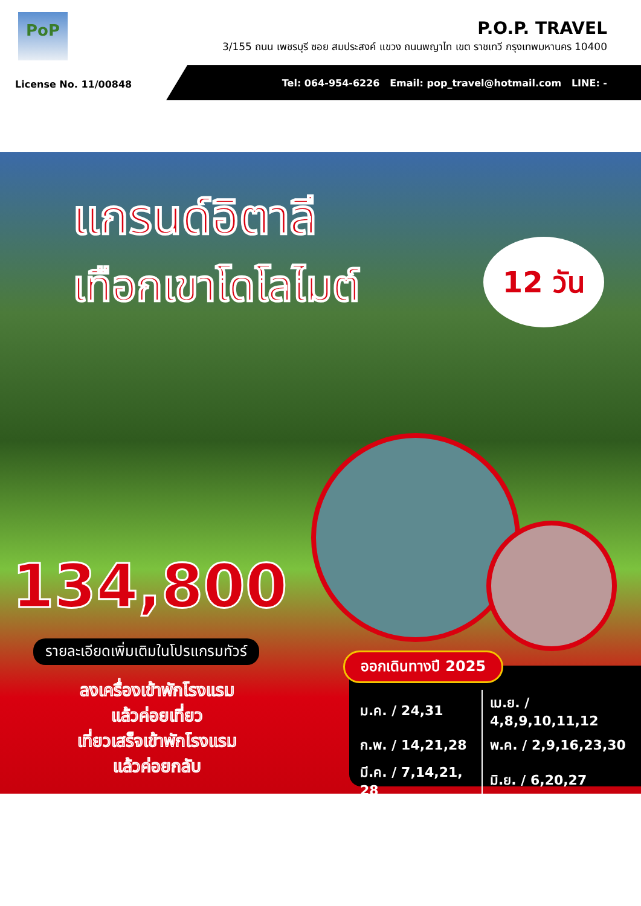PoP
P.O.P. TRAVEL
3/155 ถนน เพชรบุรี ซอย สมประสงค์ แขวง ถนนพญาไท เขต ราชเทวี กรุงเทพมหานคร 10400
License No. 11/00848
Tel: 064-954-6226 Email: pop_travel@hotmail.com LINE: -
แกรนด์อิตาลี
เทือกเขาโดโลไมต์
12 วัน
134,800
รายละเอียดเพิ่มเติมในโปรแกรมทัวร์
ลงเครื่องเข้าพักโรงแรม
แล้วค่อยเที่ยว
เที่ยวเสร็จเข้าพักโรงแรม
แล้วค่อยกลับ
ออกเดินทางปี 2025
| ม.ค. / 24,31 | เม.ย. / 4,8,9,10,11,12 |
| ก.พ. / 14,21,28 | พ.ค. / 2,9,16,23,30 |
| มี.ค. / 7,14,21, 28 | มิ.ย. / 6,20,27 |